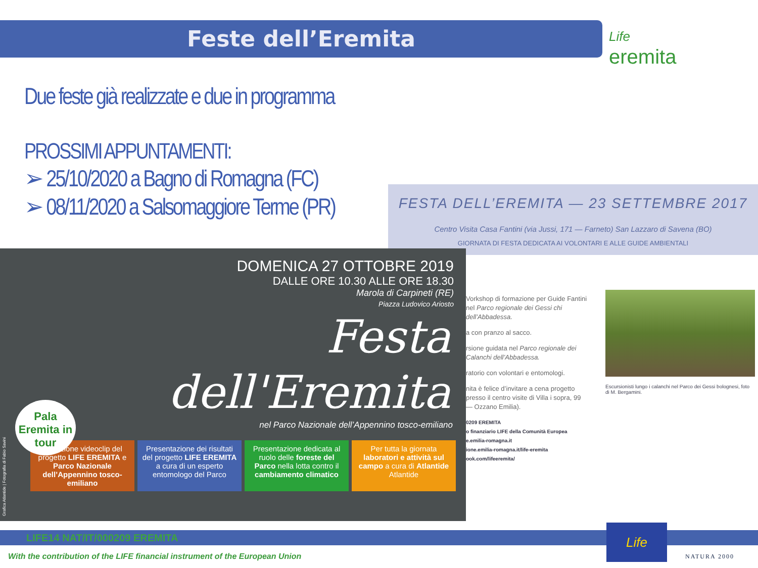Feste dell’Eremita
Life
eremita
Due feste già realizzate e due in programma
PROSSIMI APPUNTAMENTI:
➢ 25/10/2020 a Bagno di Romagna (FC)
➢ 08/11/2020 a Salsomaggiore Terme (PR)
FESTA DELL’EREMITA — 23 SETTEMBRE 2017
Centro Visita Casa Fantini (via Jussi, 171 — Farneto) San Lazzaro di Savena (BO)
GIORNATA DI FESTA DEDICATA AI VOLONTARI E ALLE GUIDE AMBIENTALI
Vorkshop di formazione per Guide Fantini nel Parco regionale dei Gessi chi dell’Abbadessa.
a con pranzo al sacco.
rsione guidata nel Parco regionale dei Calanchi dell’Abbadessa.
ratorio con volontari e entomologi.
nita è felice d’invitare a cena progetto presso il centro visite di Villa i sopra, 99 — Ozzano Emilia).
0209 EREMITA
o finanziario LIFE della Comunità Europea
e.emilia-romagna.it
ione.emilia-romagna.it/life-eremita
ook.com/lifeeremita/
Escursionisti lungo i calanchi nel Parco dei Gessi bolognesi, foto di M. Bergamini.
DOMENICA 27 OTTOBRE 2019
DALLE ORE 10.30 ALLE ORE 18.30
Marola di Carpineti (RE)
Piazza Ludovico Ariosto
Festa
dell'Eremita
nel Parco Nazionale dell’Appennino tosco-emiliano
Pala Eremita in tour
Proiezione videoclip del progetto LIFE EREMITA e Parco Nazionale dell’Appennino tosco-emiliano
Presentazione dei risultati del progetto LIFE EREMITA a cura di un esperto entomologo del Parco
Presentazione dedicata al ruolo delle foreste del Parco nella lotta contro il cambiamento climatico
Per tutta la giornata laboratori e attività sul campo a cura di Atlantide
Atlantide
Grafica Atlantide | Fotografia di Fabio Savini
LIFE14 NAT/IT/000209 EREMITA
With the contribution of the LIFE financial instrument of the European Union
Life
NATURA 2000